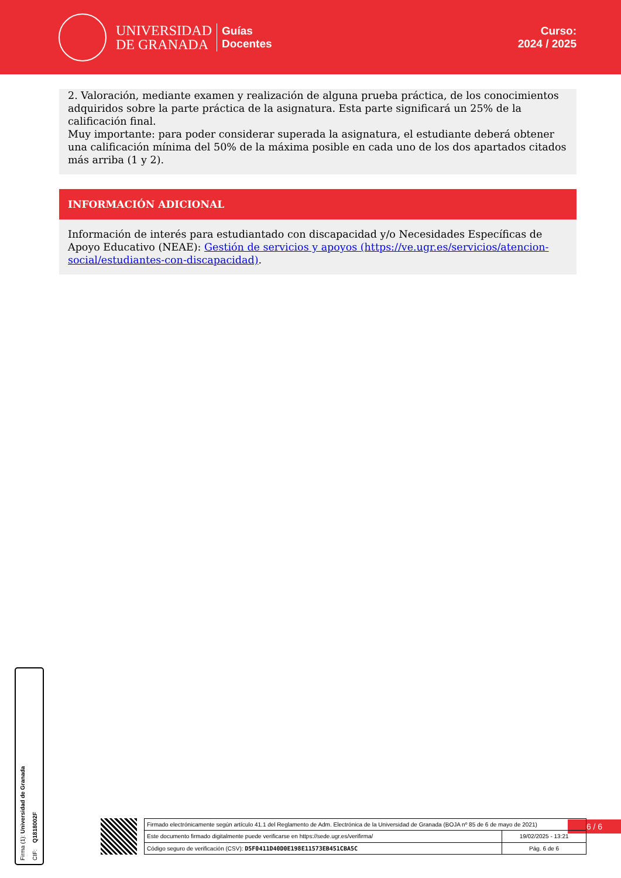UNIVERSIDAD
DE GRANADA
Guías
Docentes
Curso:
2024 / 2025
2. Valoración, mediante examen y realización de alguna prueba práctica, de los conocimientos adquiridos sobre la parte práctica de la asignatura. Esta parte significará un 25% de la calificación final.
Muy importante: para poder considerar superada la asignatura, el estudiante deberá obtener una calificación mínima del 50% de la máxima posible en cada uno de los dos apartados citados más arriba (1 y 2).
INFORMACIÓN ADICIONAL
Información de interés para estudiantado con discapacidad y/o Necesidades Específicas de Apoyo Educativo (NEAE): Gestión de servicios y apoyos (https://ve.ugr.es/servicios/atencion-social/estudiantes-con-discapacidad).
Firma (1): Universidad de Granada CIF: Q1818002F
6 / 6
| Firmado electrónicamente según artículo 41.1 del Reglamento de Adm. Electrónica de la Universidad de Granada (BOJA nº 85 de 6 de mayo de 2021) | |
| Este documento firmado digitalmente puede verificarse en https://sede.ugr.es/verifirma/ | 19/02/2025 - 13:21 |
| Código seguro de verificación (CSV): D5F0411D40D0E198E11573EB451CBA5C | Pág. 6 de 6 |